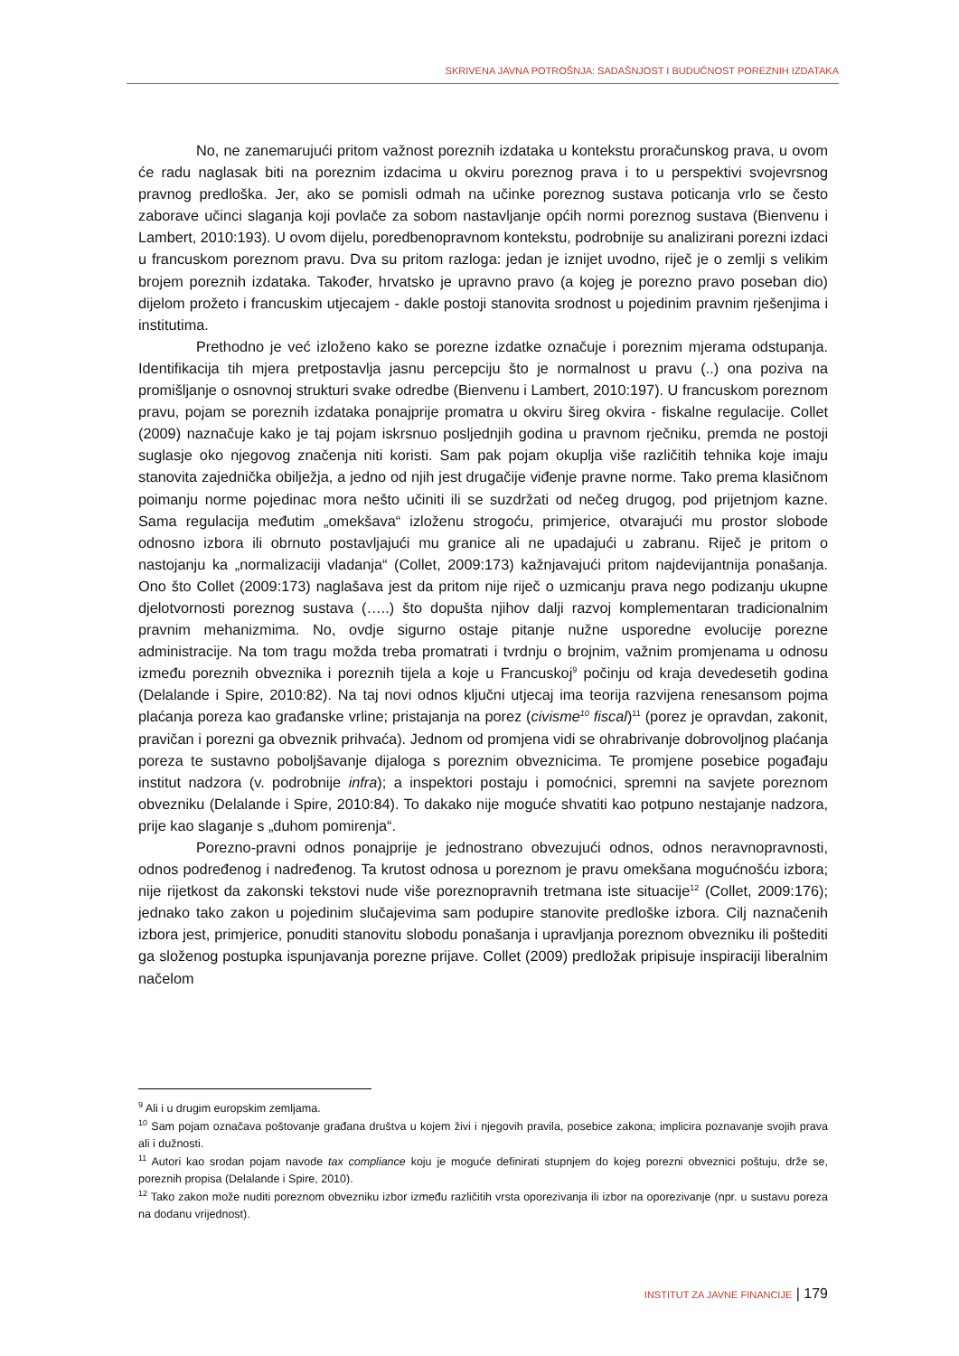SKRIVENA JAVNA POTROŠNJA: SADAŠNJOST I BUDUĆNOST POREZNIH IZDATAKA
No, ne zanemarujući pritom važnost poreznih izdataka u kontekstu proračunskog prava, u ovom će radu naglasak biti na poreznim izdacima u okviru poreznog prava i to u perspektivi svojevrsnog pravnog predloška. Jer, ako se pomisli odmah na učinke poreznog sustava poticanja vrlo se često zaborave učinci slaganja koji povlače za sobom nastavljanje općih normi poreznog sustava (Bienvenu i Lambert, 2010:193). U ovom dijelu, poredbenopravnom kontekstu, podrobnije su analizirani porezni izdaci u francuskom poreznom pravu. Dva su pritom razloga: jedan je iznijet uvodno, riječ je o zemlji s velikim brojem poreznih izdataka. Također, hrvatsko je upravno pravo (a kojeg je porezno pravo poseban dio) dijelom prožeto i francuskim utjecajem - dakle postoji stanovita srodnost u pojedinim pravnim rješenjima i institutima.
Prethodno je već izloženo kako se porezne izdatke označuje i poreznim mjerama odstupanja. Identifikacija tih mjera pretpostavlja jasnu percepciju što je normalnost u pravu (..) ona poziva na promišljanje o osnovnoj strukturi svake odredbe (Bienvenu i Lambert, 2010:197). U francuskom poreznom pravu, pojam se poreznih izdataka ponajprije promatra u okviru šireg okvira - fiskalne regulacije. Collet (2009) naznačuje kako je taj pojam iskrsnuo posljednjih godina u pravnom rječniku, premda ne postoji suglasje oko njegovog značenja niti koristi. Sam pak pojam okuplja više različitih tehnika koje imaju stanovita zajednička obilježja, a jedno od njih jest drugačije viđenje pravne norme. Tako prema klasičnom poimanju norme pojedinac mora nešto učiniti ili se suzdržati od nečeg drugog, pod prijetnjom kazne. Sama regulacija međutim „omekšava“ izloženu strogoću, primjerice, otvarajući mu prostor slobode odnosno izbora ili obrnuto postavljajući mu granice ali ne upadajući u zabranu. Riječ je pritom o nastojanju ka „normalizaciji vladanja“ (Collet, 2009:173) kažnjavajući pritom najdevijantnija ponašanja. Ono što Collet (2009:173) naglašava jest da pritom nije riječ o uzmicanju prava nego podizanju ukupne djelotvornosti poreznog sustava (…..) što dopušta njihov dalji razvoj komplementaran tradicionalnim pravnim mehanizmima. No, ovdje sigurno ostaje pitanje nužne usporedne evolucije porezne administracije. Na tom tragu možda treba promatrati i tvrdnju o brojnim, važnim promjenama u odnosu između poreznih obveznika i poreznih tijela a koje u Francuskoj<sup>9</sup> počinju od kraja devedesetih godina (Delalande i Spire, 2010:82). Na taj novi odnos ključni utjecaj ima teorija razvijena renesansom pojma plaćanja poreza kao građanske vrline; pristajanja na porez (civisme<sup>10</sup> fiscal)<sup>11</sup> (porez je opravdan, zakonit, pravičan i porezni ga obveznik prihvaća). Jednom od promjena vidi se ohrabrivanje dobrovoljnog plaćanja poreza te sustavno poboljšavanje dijaloga s poreznim obveznicima. Te promjene posebice pogađaju institut nadzora (v. podrobnije infra); a inspektori postaju i pomoćnici, spremni na savjete poreznom obvezniku (Delalande i Spire, 2010:84). To dakako nije moguće shvatiti kao potpuno nestajanje nadzora, prije kao slaganje s „duhom pomirenja“.
Porezno-pravni odnos ponajprije je jednostrano obvezujući odnos, odnos neravnopravnosti, odnos podređenog i nadređenog. Ta krutost odnosa u poreznom je pravu omekšana mogućnošću izbora; nije rijetkost da zakonski tekstovi nude više poreznopravnih tretmana iste situacije<sup>12</sup> (Collet, 2009:176); jednako tako zakon u pojedinim slučajevima sam podupire stanovite predloške izbora. Cilj naznačenih izbora jest, primjerice, ponuditi stanovitu slobodu ponašanja i upravljanja poreznom obvezniku ili poštediti ga složenog postupka ispunjavanja porezne prijave. Collet (2009) predložak pripisuje inspiraciji liberalnim načelom
<sup>9</sup> Ali i u drugim europskim zemljama.
<sup>10</sup> Sam pojam označava poštovanje građana društva u kojem živi i njegovih pravila, posebice zakona; implicira poznavanje svojih prava ali i dužnosti.
<sup>11</sup> Autori kao srodan pojam navode tax compliance koju je moguće definirati stupnjem do kojeg porezni obveznici poštuju, drže se, poreznih propisa (Delalande i Spire, 2010).
<sup>12</sup> Tako zakon može nuditi poreznom obvezniku izbor između različitih vrsta oporezivanja ili izbor na oporezivanje (npr. u sustavu poreza na dodanu vrijednost).
INSTITUT ZA JAVNE FINANCIJE | 179